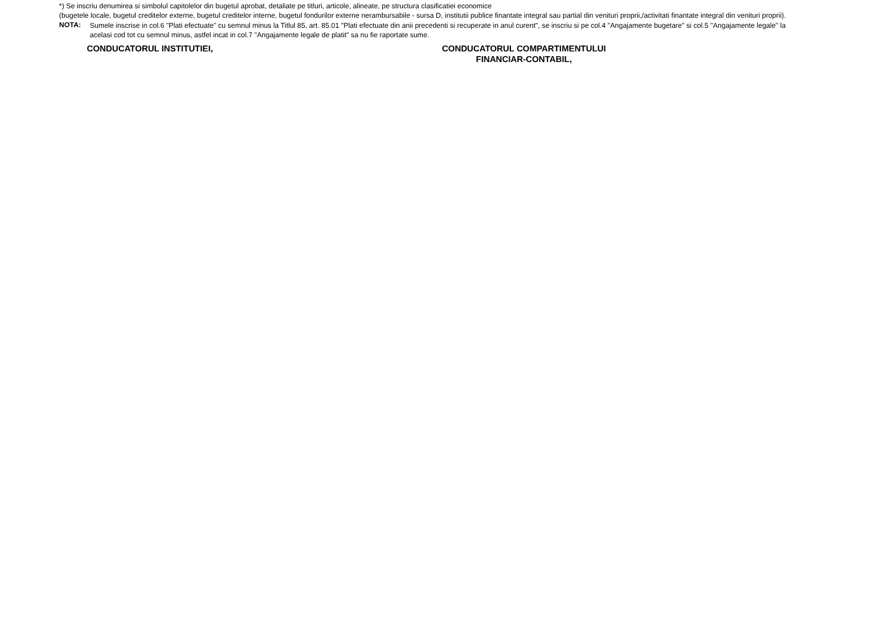*) Se inscriu denumirea si simbolul capitolelor din bugetul aprobat, detaliate pe titluri, articole, alineate, pe structura clasificatiei economice
(bugetele locale, bugetul creditelor externe, bugetul creditelor interne, bugetul fondurilor externe nerambursabile - sursa D, institutii publice finantate integral sau partial din venituri proprii,/activitati finantate integral din venituri proprii).
NOTA:
Sumele inscrise in col.6 "Plati efectuate" cu semnul minus la Titlul 85, art. 85.01 "Plati efectuate din anii precedenti si recuperate in anul curent", se inscriu si pe col.4 "Angajamente bugetare" si col.5 "Angajamente legale" la acelasi cod tot cu semnul minus, astfel incat in col.7 "Angajamente legale de platit" sa nu fie raportate sume.
CONDUCATORUL INSTITUTIEI, CONDUCATORUL COMPARTIMENTULUI
FINANCIAR-CONTABIL,